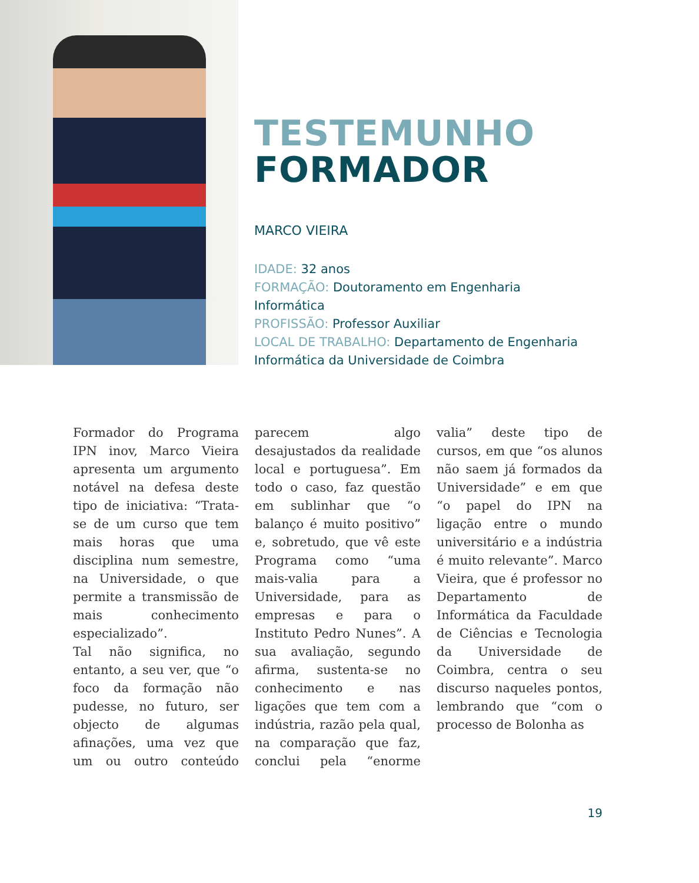TESTEMUNHO
FORMADOR
MARCO VIEIRA
IDADE: 32 anos
FORMAÇÃO: Doutoramento em Engenharia
Informática
PROFISSÃO: Professor Auxiliar
LOCAL DE TRABALHO: Departamento de Engenharia
Informática da Universidade de Coimbra
Formador do Programa IPN inov, Marco Vieira apresenta um argumento notável na defesa deste tipo de iniciativa: “Trata-se de um curso que tem mais horas que uma disciplina num semestre, na Universidade, o que permite a transmissão de mais conhecimento especializado”.
Tal não significa, no entanto, a seu ver, que “o foco da formação não pudesse, no futuro, ser objecto de algumas afinações, uma vez que um ou outro conteúdo parecem algo desajustados da realidade local e portuguesa”. Em todo o caso, faz questão em sublinhar que “o balanço é muito positivo” e, sobretudo, que vê este Programa como “uma mais-valia para a Universidade, para as empresas e para o Instituto Pedro Nunes”. A sua avaliação, segundo afirma, sustenta-se no conhecimento e nas ligações que tem com a indústria, razão pela qual, na comparação que faz, conclui pela “enorme valia” deste tipo de cursos, em que “os alunos não saem já formados da Universidade” e em que “o papel do IPN na ligação entre o mundo universitário e a indústria é muito relevante”. Marco Vieira, que é professor no Departamento de Informática da Faculdade de Ciências e Tecnologia da Universidade de Coimbra, centra o seu discurso naqueles pontos, lembrando que “com o processo de Bolonha as
19